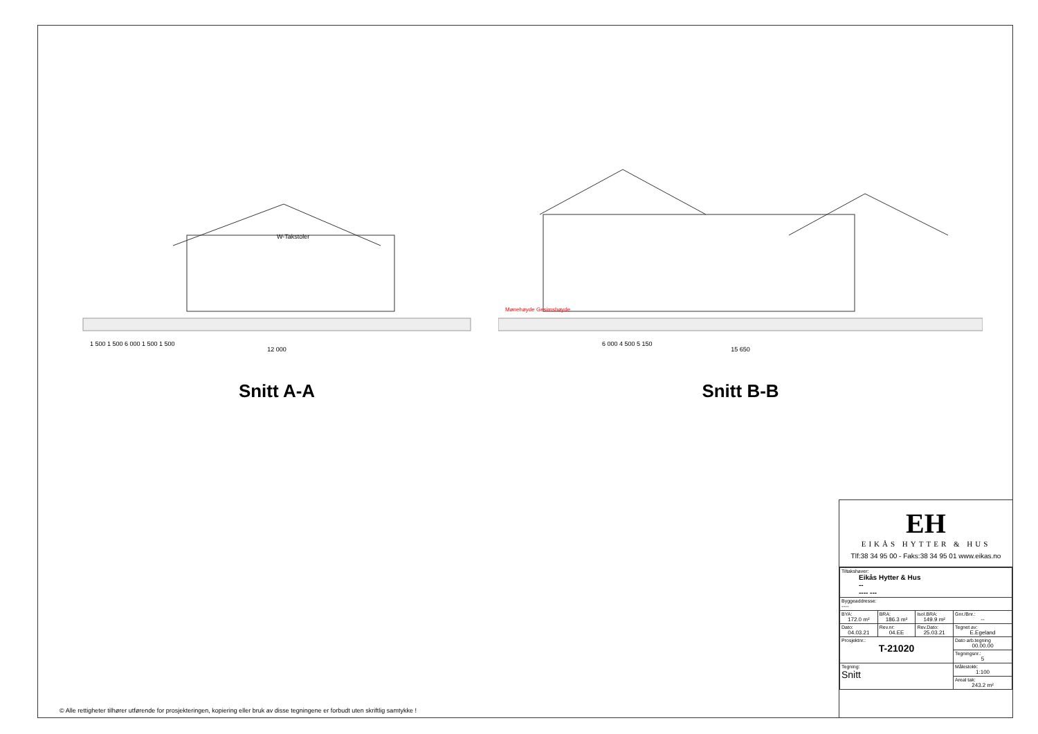W-Takstoler
1 500 1 500 6 000 1 500 1 500
12 000
Snitt A-A
Mønehøyde Gesimshøyde
6 000 4 500 5 150
15 650
Snitt B-B
EH
EIKÅS HYTTER & HUS
Tlf:38 34 95 00 - Faks:38 34 95 01 www.eikas.no
| Tiltakshaver: Eikås Hytter & Hus -- ---- --- | | | |
| Byggeaddresse: ---- | | | |
| BYA: 172.0 m² | BRA: 186.3 m² | Isol.BRA: 149.9 m² | Gnr./Bnr.: -- |
| Dato: 04.03.21 | Rev.nr: 04.EE | Rev.Dato: 25.03.21 | Tegnet av: E.Egeland |
| Prosjektnr.: T-21020 | | | Dato arb.tegning 00.00.00 |
| | | | Tegningsnr.: 5 |
| Tegning: Snitt | | | Målestokk: 1:100 |
| | | | Areal tak: 243.2 m² |
© Alle rettigheter tilhører utførende for prosjekteringen, kopiering eller bruk av disse tegningene er forbudt uten skriftlig samtykke !